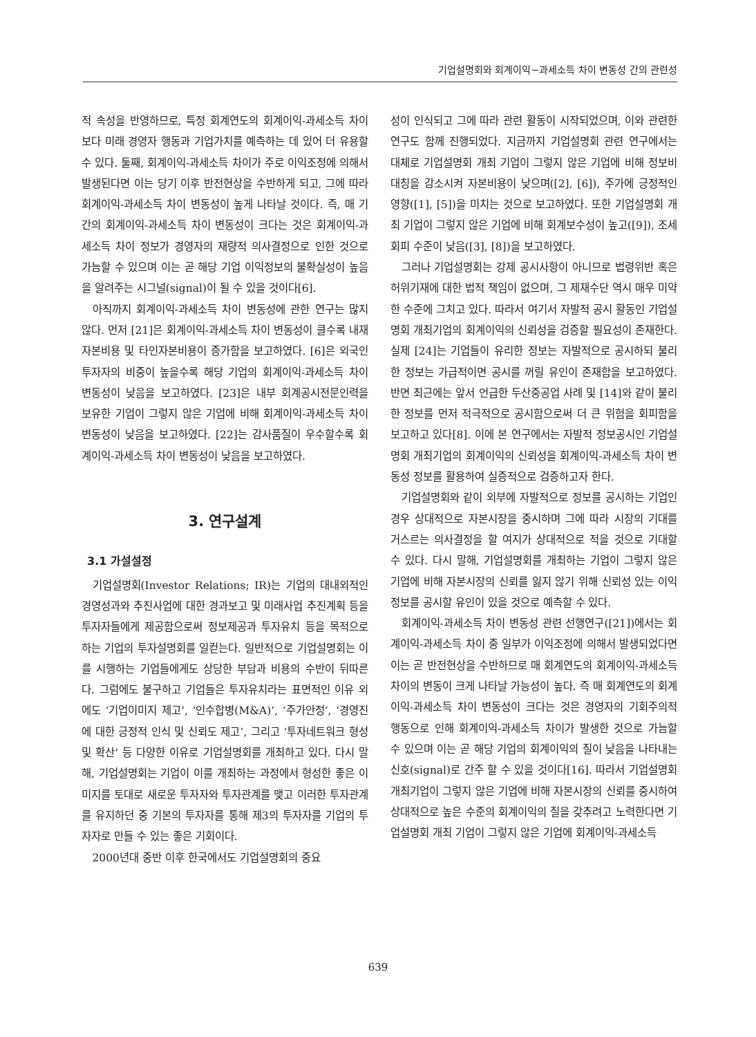기업설명회와 회계이익−과세소득 차이 변동성 간의 관련성
적 속성을 반영하므로, 특정 회계연도의 회계이익-과세소득 차이보다 미래 경영자 행동과 기업가치를 예측하는 데 있어 더 유용할 수 있다. 둘째, 회계이익-과세소득 차이가 주로 이익조정에 의해서 발생된다면 이는 당기 이후 반전현상을 수반하게 되고, 그에 따라 회계이익-과세소득 차이 변동성이 높게 나타날 것이다. 즉, 매 기간의 회계이익-과세소득 차이 변동성이 크다는 것은 회계이익-과세소득 차이 정보가 경영자의 재량적 의사결정으로 인한 것으로 가늠할 수 있으며 이는 곧 해당 기업 이익정보의 불확실성이 높음을 알려주는 시그널(signal)이 될 수 있을 것이다[6].
아직까지 회계이익-과세소득 차이 변동성에 관한 연구는 많지 않다. 먼저 [21]은 회계이익-과세소득 차이 변동성이 클수록 내재자본비용 및 타인자본비용이 증가함을 보고하였다. [6]은 외국인투자자의 비중이 높을수록 해당 기업의 회계이익-과세소득 차이 변동성이 낮음을 보고하였다. [23]은 내부 회계공시전문인력을 보유한 기업이 그렇지 않은 기업에 비해 회계이익-과세소득 차이 변동성이 낮음을 보고하였다. [22]는 감사품질이 우수할수록 회계이익-과세소득 차이 변동성이 낮음을 보고하였다.
3. 연구설계
3.1 가설설정
기업설명회(Investor Relations; IR)는 기업의 대내외적인 경영성과와 추진사업에 대한 경과보고 및 미래사업 추진계획 등을 투자자들에게 제공함으로써 정보제공과 투자유치 등을 목적으로 하는 기업의 투자설명회를 일컫는다. 일반적으로 기업설명회는 이를 시행하는 기업들에게도 상당한 부담과 비용의 수반이 뒤따른다. 그럼에도 불구하고 기업들은 투자유치라는 표면적인 이유 외에도 ‘기업이미지 제고’, ‘인수합병(M&A)’, ‘주가안정’, ‘경영진에 대한 긍정적 인식 및 신뢰도 제고’, 그리고 ‘투자네트워크 형성 및 확산’ 등 다양한 이유로 기업설명회를 개최하고 있다. 다시 말해, 기업설명회는 기업이 이를 개최하는 과정에서 형성한 좋은 이미지를 토대로 새로운 투자자와 투자관계를 맺고 이러한 투자관계를 유지하던 중 기본의 투자자를 통해 제3의 투자자를 기업의 투자자로 만들 수 있는 좋은 기회이다.
2000년대 중반 이후 한국에서도 기업설명회의 중요
성이 인식되고 그에 따라 관련 활동이 시작되었으며, 이와 관련한 연구도 함께 진행되었다. 지금까지 기업설명회 관련 연구에서는 대체로 기업설명회 개최 기업이 그렇지 않은 기업에 비해 정보비대칭을 감소시켜 자본비용이 낮으며([2], [6]), 주가에 긍정적인 영향([1], [5])을 미치는 것으로 보고하였다. 또한 기업설명회 개최 기업이 그렇지 않은 기업에 비해 회계보수성이 높고([9]), 조세회피 수준이 낮음([3], [8])을 보고하였다.
그러나 기업설명회는 강제 공시사항이 아니므로 법령위반 혹은 허위기재에 대한 법적 책임이 없으며, 그 제재수단 역시 매우 미약한 수준에 그치고 있다. 따라서 여기서 자발적 공시 활동인 기업설명회 개최기업의 회계이익의 신뢰성을 검증할 필요성이 존재한다. 실제 [24]는 기업들이 유리한 정보는 자발적으로 공시하되 불리한 정보는 가급적이면 공시를 꺼릴 유인이 존재함을 보고하였다. 반면 최근에는 앞서 언급한 두산중공업 사례 및 [14]와 같이 불리한 정보를 먼저 적극적으로 공시함으로써 더 큰 위험을 회피함을 보고하고 있다[8]. 이에 본 연구에서는 자발적 정보공시인 기업설명회 개최기업의 회계이익의 신뢰성을 회계이익-과세소득 차이 변동성 정보를 활용하여 실증적으로 검증하고자 한다.
기업설명회와 같이 외부에 자발적으로 정보를 공시하는 기업인 경우 상대적으로 자본시장을 중시하며 그에 따라 시장의 기대를 거스르는 의사결정을 할 여지가 상대적으로 적을 것으로 기대할 수 있다. 다시 말해, 기업설명회를 개최하는 기업이 그렇지 않은 기업에 비해 자본시장의 신뢰를 잃지 않기 위해 신뢰성 있는 이익정보를 공시할 유인이 있을 것으로 예측할 수 있다.
회계이익-과세소득 차이 변동성 관련 선행연구([21])에서는 회계이익-과세소득 차이 중 일부가 이익조정에 의해서 발생되었다면 이는 곧 반전현상을 수반하므로 매 회계연도의 회계이익-과세소득 차이의 변동이 크게 나타날 가능성이 높다. 즉 매 회계연도의 회계이익-과세소득 차이 변동성이 크다는 것은 경영자의 기회주의적 행동으로 인해 회계이익-과세소득 차이가 발생한 것으로 가늠할 수 있으며 이는 곧 해당 기업의 회계이익의 질이 낮음을 나타내는 신호(signal)로 간주 할 수 있을 것이다[16]. 따라서 기업설명회 개최기업이 그렇지 않은 기업에 비해 자본시장의 신뢰를 중시하여 상대적으로 높은 수준의 회계이익의 질을 갖추려고 노력한다면 기업설명회 개최 기업이 그렇지 않은 기업에 회계이익-과세소득
639